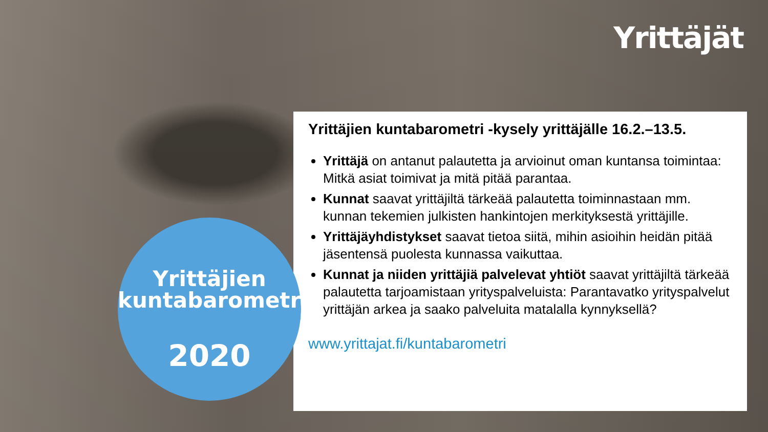Yrittäjät
Yrittäjien kuntabarometri -kysely yrittäjälle 16.2.–13.5.
Yrittäjä on antanut palautetta ja arvioinut oman kuntansa toimintaa: Mitkä asiat toimivat ja mitä pitää parantaa.
Kunnat saavat yrittäjiltä tärkeää palautetta toiminnastaan mm. kunnan tekemien julkisten hankintojen merkityksestä yrittäjille.
Yrittäjäyhdistykset saavat tietoa siitä, mihin asioihin heidän pitää jäsentensä puolesta kunnassa vaikuttaa.
Kunnat ja niiden yrittäjiä palvelevat yhtiöt saavat yrittäjiltä tärkeää palautetta tarjoamistaan yrityspalveluista: Parantavatko yrityspalvelut yrittäjän arkea ja saako palveluita matalalla kynnyksellä?
www.yrittajat.fi/kuntabarometri
Yrittäjien
kuntabarometri
2020